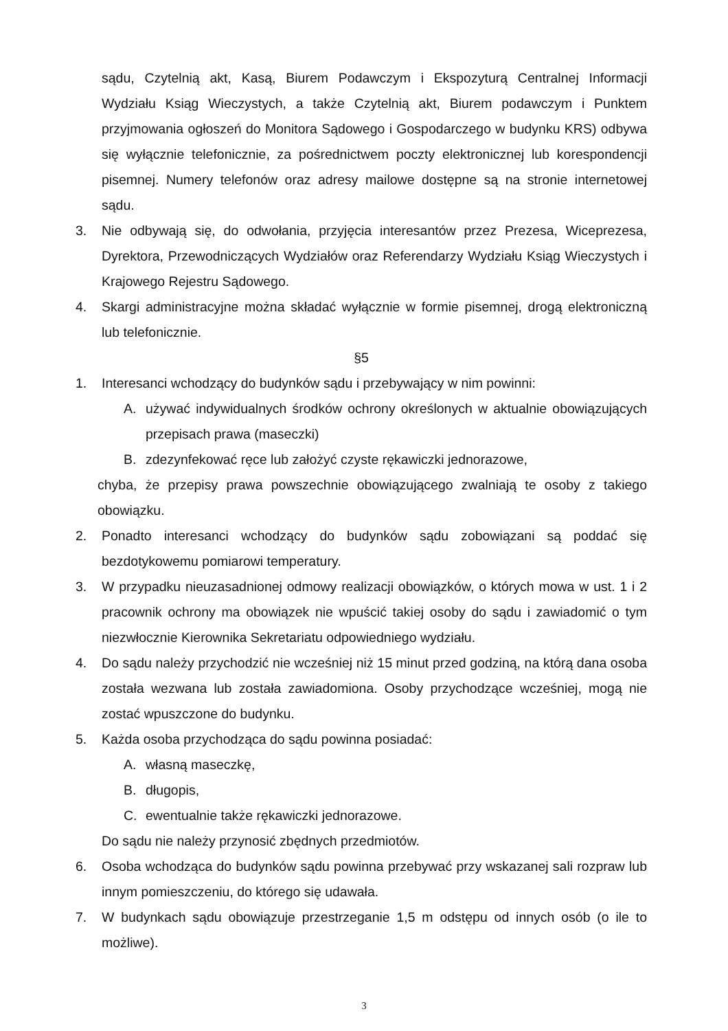sądu, Czytelnią akt, Kasą, Biurem Podawczym i Ekspozyturą Centralnej Informacji Wydziału Ksiąg Wieczystych, a także Czytelnią akt, Biurem podawczym i Punktem przyjmowania ogłoszeń do Monitora Sądowego i Gospodarczego w budynku KRS) odbywa się wyłącznie telefonicznie, za pośrednictwem poczty elektronicznej lub korespondencji pisemnej. Numery telefonów oraz adresy mailowe dostępne są na stronie internetowej sądu.
3. Nie odbywają się, do odwołania, przyjęcia interesantów przez Prezesa, Wiceprezesa, Dyrektora, Przewodniczących Wydziałów oraz Referendarzy Wydziału Ksiąg Wieczystych i Krajowego Rejestru Sądowego.
4. Skargi administracyjne można składać wyłącznie w formie pisemnej, drogą elektroniczną lub telefonicznie.
§5
1. Interesanci wchodzący do budynków sądu i przebywający w nim powinni:
A. używać indywidualnych środków ochrony określonych w aktualnie obowiązujących przepisach prawa (maseczki)
B. zdezynfekować ręce lub założyć czyste rękawiczki jednorazowe,
chyba, że przepisy prawa powszechnie obowiązującego zwalniają te osoby z takiego obowiązku.
2. Ponadto interesanci wchodzący do budynków sądu zobowiązani są poddać się bezdotykowemu pomiarowi temperatury.
3. W przypadku nieuzasadnionej odmowy realizacji obowiązków, o których mowa w ust. 1 i 2 pracownik ochrony ma obowiązek nie wpuścić takiej osoby do sądu i zawiadomić o tym niezwłocznie Kierownika Sekretariatu odpowiedniego wydziału.
4. Do sądu należy przychodzić nie wcześniej niż 15 minut przed godziną, na którą dana osoba została wezwana lub została zawiadomiona. Osoby przychodzące wcześniej, mogą nie zostać wpuszczone do budynku.
5. Każda osoba przychodząca do sądu powinna posiadać:
A. własną maseczkę,
B. długopis,
C. ewentualnie także rękawiczki jednorazowe.
Do sądu nie należy przynosić zbędnych przedmiotów.
6. Osoba wchodząca do budynków sądu powinna przebywać przy wskazanej sali rozpraw lub innym pomieszczeniu, do którego się udawała.
7. W budynkach sądu obowiązuje przestrzeganie 1,5 m odstępu od innych osób (o ile to możliwe).
3